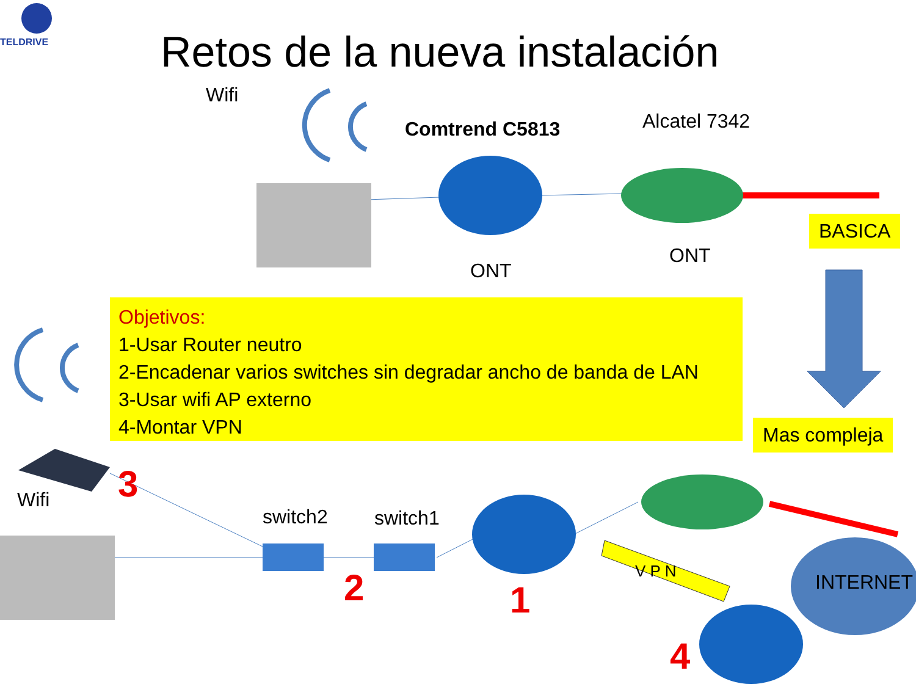TELDRIVE Retos de la nueva instalación
Wifi
Comtrend C5813 Alcatel 7342
BASICA
ONT
ONT
Objetivos:
1-Usar Router neutro
2-Encadenar varios switches sin degradar ancho de banda de LAN
3-Usar wifi AP externo
4-Montar VPN
Mas compleja
Wifi 3
switch2 switch1
2 1
V P N INTERNET
4